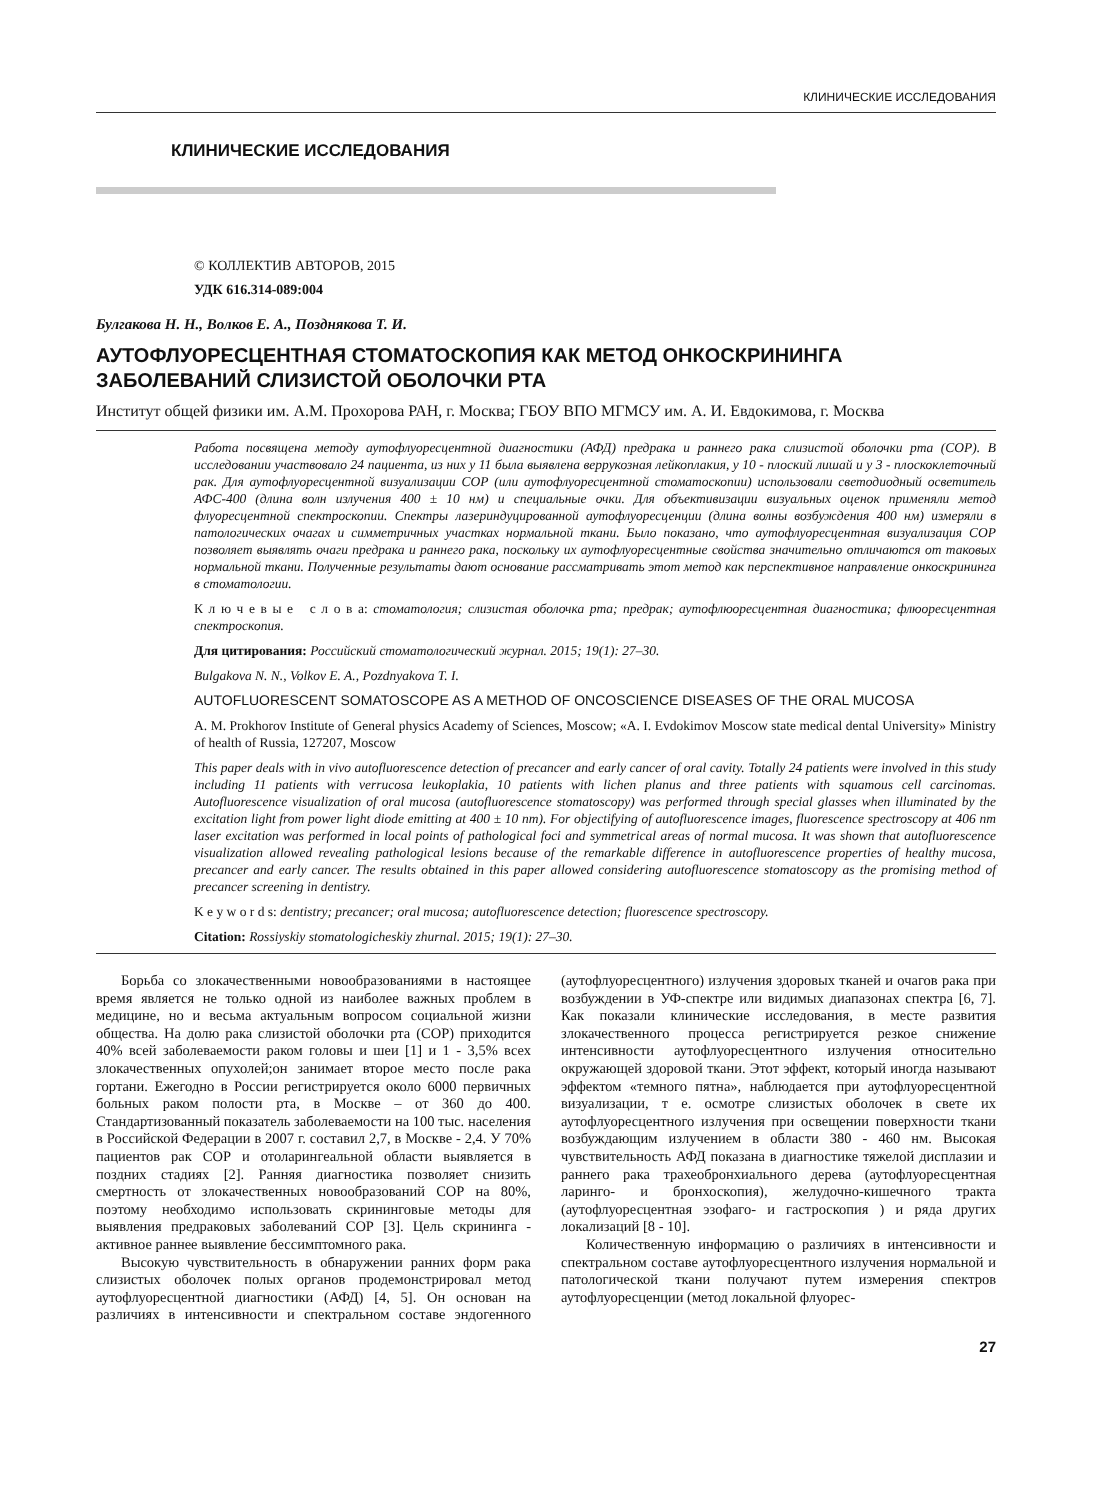КЛИНИЧЕСКИЕ ИССЛЕДОВАНИЯ
КЛИНИЧЕСКИЕ ИССЛЕДОВАНИЯ
© КОЛЛЕКТИВ АВТОРОВ, 2015
УДК 616.314-089:004
Булгакова Н. Н., Волков Е. А., Позднякова Т. И.
АУТОФЛУОРЕСЦЕНТНАЯ СТОМАТОСКОПИЯ КАК МЕТОД ОНКОСКРИНИНГА ЗАБОЛЕВАНИЙ СЛИЗИСТОЙ ОБОЛОЧКИ РТА
Институт общей физики им. А.М. Прохорова РАН, г. Москва; ГБОУ ВПО МГМСУ им. А. И. Евдокимова, г. Москва
Работа посвящена методу аутофлуоресцентной диагностики (АФД) предрака и раннего рака слизистой оболочки рта (СОР). В исследовании участвовало 24 пациента, из них у 11 была выявлена веррукозная лейкоплакия, у 10 - плоский лишай и у 3 - плоскоклеточный рак. Для аутофлуоресцентной визуализации СОР (или аутофлуоресцентной стоматоскопии) использовали светодиодный осветитель АФС-400 (длина волн излучения 400 ± 10 нм) и специальные очки. Для объективизации визуальных оценок применяли метод флуоресцентной спектроскопии. Спектры лазериндуцированной аутофлуоресценции (длина волны возбуждения 400 нм) измеряли в патологических очагах и симметричных участках нормальной ткани. Было показано, что аутофлуоресцентная визуализация СОР позволяет выявлять очаги предрака и раннего рака, поскольку их аутофлуоресцентные свойства значительно отличаются от таковых нормальной ткани. Полученные результаты дают основание рассматривать этот метод как перспективное направление онкоскрининга в стоматологии.
К л ю ч е в ы е с л о в а: стоматология; слизистая оболочка рта; предрак; аутофлюоресцентная диагностика; флюоресцентная спектроскопия.
Для цитирования: Российский стоматологический журнал. 2015; 19(1): 27–30.
Bulgakova N. N., Volkov E. A., Pozdnyakova T. I.
AUTOFLUORESCENT SOMATOSCOPE AS A METHOD OF ONCOSCIENCE DISEASES OF THE ORAL MUCOSA
A. M. Prokhorov Institute of General physics Academy of Sciences, Moscow; «A. I. Evdokimov Moscow state medical dental University» Ministry of health of Russia, 127207, Moscow
This paper deals with in vivo autofluorescence detection of precancer and early cancer of oral cavity. Totally 24 patients were involved in this study including 11 patients with verrucosa leukoplakia, 10 patients with lichen planus and three patients with squamous cell carcinomas. Autofluorescence visualization of oral mucosa (autofluorescence stomatoscopy) was performed through special glasses when illuminated by the excitation light from power light diode emitting at 400 ± 10 nm). For objectifying of autofluorescence images, fluorescence spectroscopy at 406 nm laser excitation was performed in local points of pathological foci and symmetrical areas of normal mucosa. It was shown that autofluorescence visualization allowed revealing pathological lesions because of the remarkable difference in autofluorescence properties of healthy mucosa, precancer and early cancer. The results obtained in this paper allowed considering autofluorescence stomatoscopy as the promising method of precancer screening in dentistry.
K e y w o r d s: dentistry; precancer; oral mucosa; autofluorescence detection; fluorescence spectroscopy.
Citation: Rossiyskiy stomatologicheskiy zhurnal. 2015; 19(1): 27–30.
Борьба со злокачественными новообразованиями в настоящее время является не только одной из наиболее важных проблем в медицине, но и весьма актуальным вопросом социальной жизни общества. На долю рака слизистой оболочки рта (СОР) приходится 40% всей заболеваемости раком головы и шеи [1] и 1 - 3,5% всех злокачественных опухолей;он занимает второе место после рака гортани. Ежегодно в России регистрируется около 6000 первичных больных раком полости рта, в Москве – от 360 до 400. Стандартизованный показатель заболеваемости на 100 тыс. населения в Российской Федерации в 2007 г. составил 2,7, в Москве - 2,4. У 70% пациентов рак СОР и отоларингеальной области выявляется в поздних стадиях [2]. Ранняя диагностика позволяет снизить смертность от злокачественных новообразований СОР на 80%, поэтому необходимо использовать скрининговые методы для выявления предраковых заболеваний СОР [3]. Цель скрининга - активное раннее выявление бессимптомного рака.
Высокую чувствительность в обнаружении ранних форм рака слизистых оболочек полых органов продемонстрировал метод аутофлуоресцентной диагностики (АФД) [4, 5]. Он основан на различиях в интенсивности и спектральном составе эндогенного (аутофлуоресцентного) излучения здоровых тканей и очагов рака при возбуждении в УФ-спектре или видимых диапазонах спектра [6, 7]. Как показали клинические исследования, в месте развития злокачественного процесса регистрируется резкое снижение интенсивности аутофлуоресцентного излучения относительно окружающей здоровой ткани. Этот эффект, который иногда называют эффектом «темного пятна», наблюдается при аутофлуоресцентной визуализации, т е. осмотре слизистых оболочек в свете их аутофлуоресцентного излучения при освещении поверхности ткани возбуждающим излучением в области 380 - 460 нм. Высокая чувствительность АФД показана в диагностике тяжелой дисплазии и раннего рака трахеобронхиального дерева (аутофлуоресцентная ларинго- и бронхоскопия), желудочно-кишечного тракта (аутофлуоресцентная эзофаго- и гастроскопия ) и ряда других локализаций [8 - 10].
Количественную информацию о различиях в интенсивности и спектральном составе аутофлуоресцентного излучения нормальной и патологической ткани получают путем измерения спектров аутофлуоресценции (метод локальной флуорес-
27